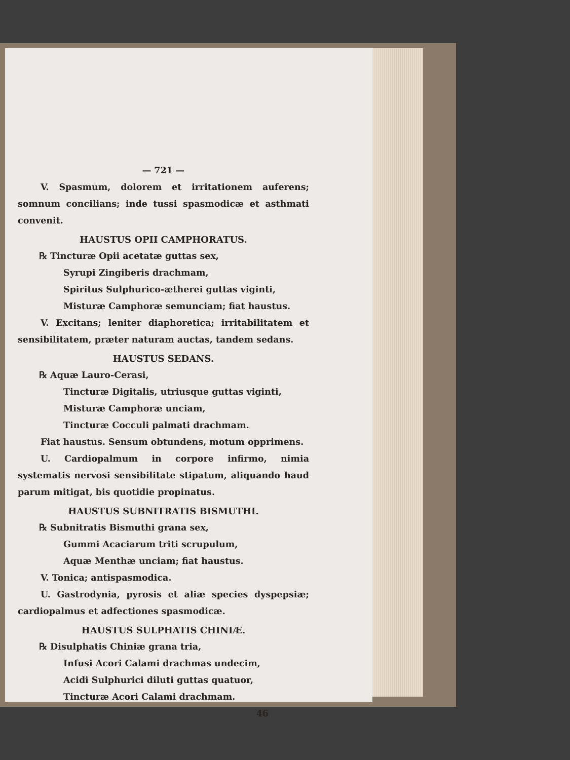— 721 —
V. Spasmum, dolorem et irritationem auferens; somnum concilians; inde tussi spasmodicæ et asthmati convenit.
HAUSTUS OPII CAMPHORATUS.
℞ Tincturæ Opii acetatæ guttas sex,
Syrupi Zingiberis drachmam,
Spiritus Sulphurico-ætherei guttas viginti,
Misturæ Camphoræ semunciam; fiat haustus.
V. Excitans; leniter diaphoretica; irritabilitatem et sensibilitatem, præter naturam auctas, tandem sedans.
HAUSTUS SEDANS.
℞ Aquæ Lauro-Cerasi,
Tincturæ Digitalis, utriusque guttas viginti,
Misturæ Camphoræ unciam,
Tincturæ Cocculi palmati drachmam.
Fiat haustus. Sensum obtundens, motum opprimens.
U. Cardiopalmum in corpore infirmo, nimia systematis nervosi sensibilitate stipatum, aliquando haud parum mitigat, bis quotidie propinatus.
HAUSTUS SUBNITRATIS BISMUTHI.
℞ Subnitratis Bismuthi grana sex,
Gummi Acaciarum triti scrupulum,
Aquæ Menthæ unciam; fiat haustus.
V. Tonica; antispasmodica.
U. Gastrodynia, pyrosis et aliæ species dyspepsiæ; cardiopalmus et adfectiones spasmodicæ.
HAUSTUS SULPHATIS CHINIÆ.
℞ Disulphatis Chiniæ grana tria,
Infusi Acori Calami drachmas undecim,
Acidi Sulphurici diluti guttas quatuor,
Tincturæ Acori Calami drachmam.
46